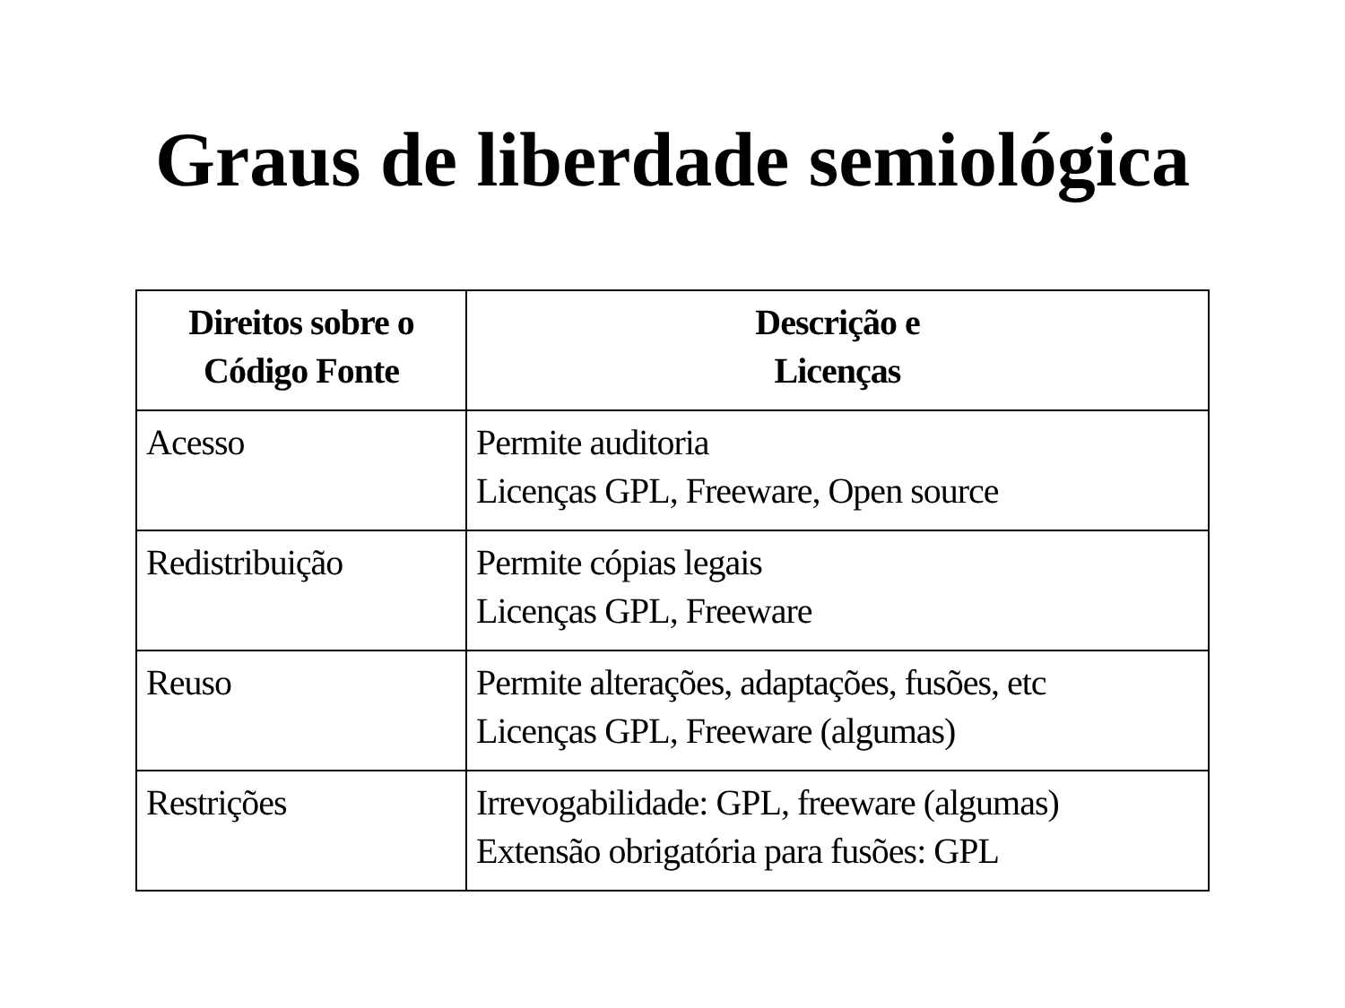Graus de liberdade semiológica
| Direitos sobre o Código Fonte | Descrição e Licenças |
| --- | --- |
| Acesso | Permite auditoria Licenças GPL, Freeware, Open source |
| Redistribuição | Permite cópias legais Licenças GPL, Freeware |
| Reuso | Permite alterações, adaptações, fusões, etc Licenças GPL, Freeware (algumas) |
| Restrições | Irrevogabilidade: GPL, freeware (algumas) Extensão obrigatória para fusões: GPL |